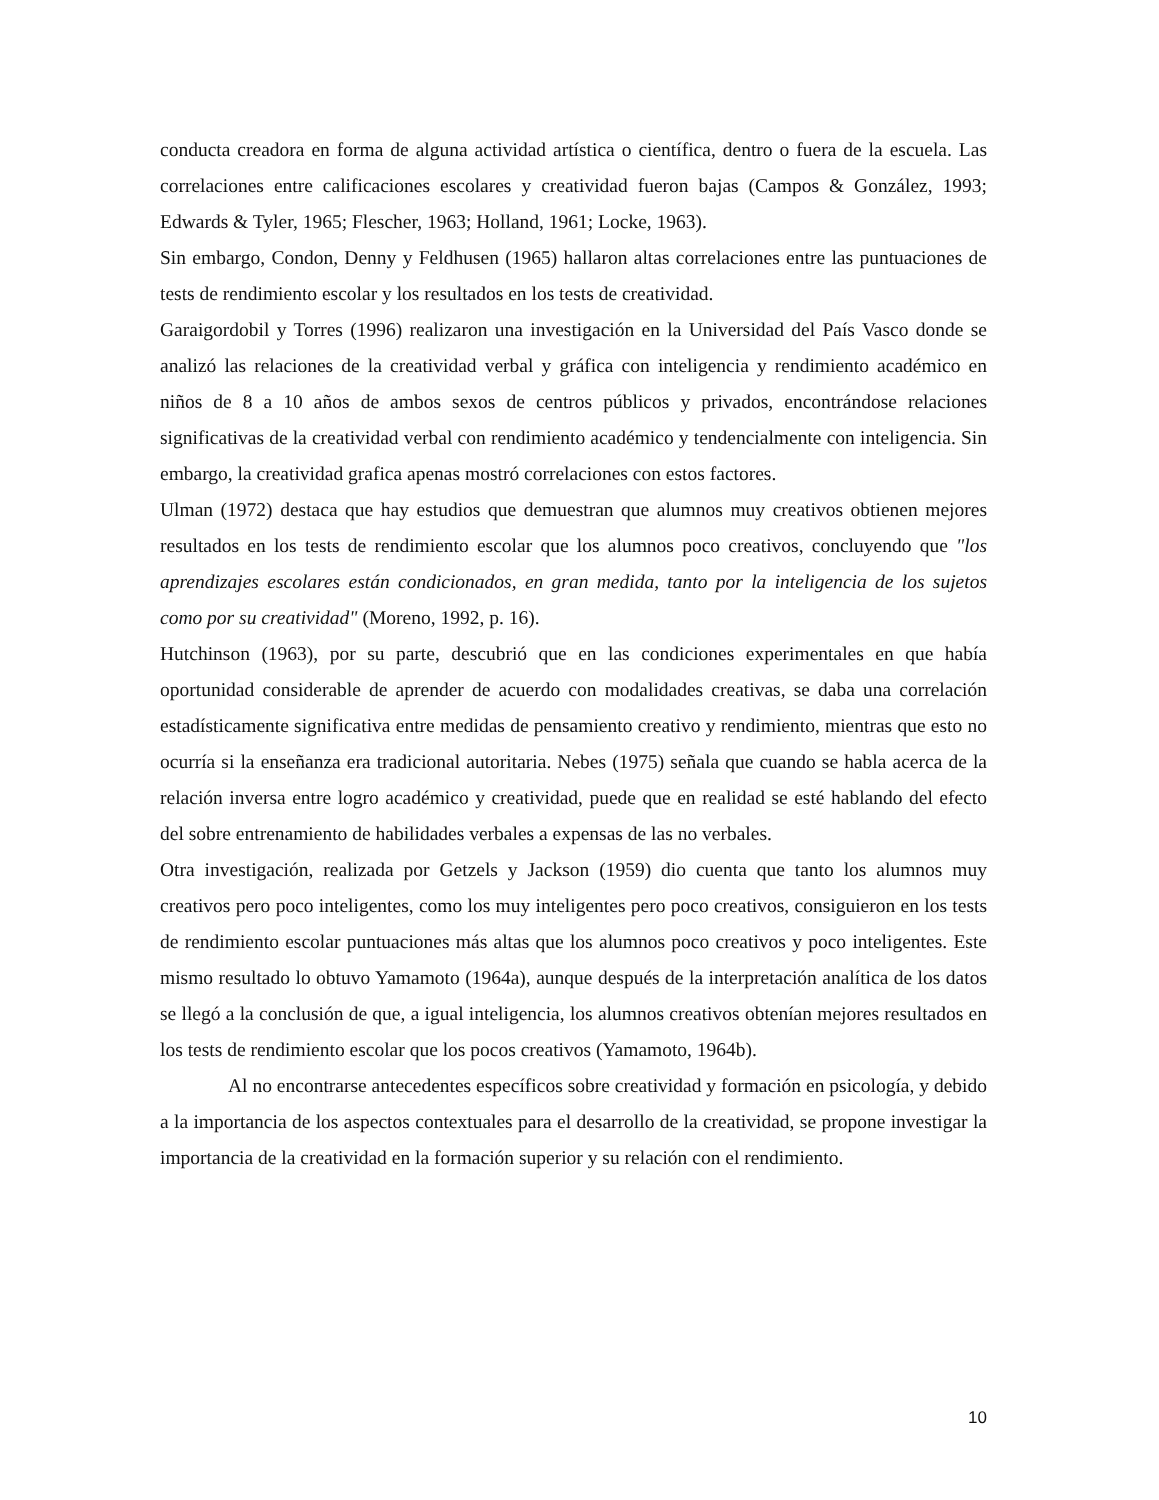conducta creadora en forma de alguna actividad artística o científica, dentro o fuera de la escuela. Las correlaciones entre calificaciones escolares y creatividad fueron bajas (Campos & González, 1993; Edwards & Tyler, 1965; Flescher, 1963; Holland, 1961; Locke, 1963).
Sin embargo, Condon, Denny y Feldhusen (1965) hallaron altas correlaciones entre las puntuaciones de tests de rendimiento escolar y los resultados en los tests de creatividad.
Garaigordobil y Torres (1996) realizaron una investigación en la Universidad del País Vasco donde se analizó las relaciones de la creatividad verbal y gráfica con inteligencia y rendimiento académico en niños de 8 a 10 años de ambos sexos de centros públicos y privados, encontrándose relaciones significativas de la creatividad verbal con rendimiento académico y tendencialmente con inteligencia. Sin embargo, la creatividad grafica apenas mostró correlaciones con estos factores.
Ulman (1972) destaca que hay estudios que demuestran que alumnos muy creativos obtienen mejores resultados en los tests de rendimiento escolar que los alumnos poco creativos, concluyendo que "los aprendizajes escolares están condicionados, en gran medida, tanto por la inteligencia de los sujetos como por su creatividad" (Moreno, 1992, p. 16).
Hutchinson (1963), por su parte, descubrió que en las condiciones experimentales en que había oportunidad considerable de aprender de acuerdo con modalidades creativas, se daba una correlación estadísticamente significativa entre medidas de pensamiento creativo y rendimiento, mientras que esto no ocurría si la enseñanza era tradicional autoritaria. Nebes (1975) señala que cuando se habla acerca de la relación inversa entre logro académico y creatividad, puede que en realidad se esté hablando del efecto del sobre entrenamiento de habilidades verbales a expensas de las no verbales.
Otra investigación, realizada por Getzels y Jackson (1959) dio cuenta que tanto los alumnos muy creativos pero poco inteligentes, como los muy inteligentes pero poco creativos, consiguieron en los tests de rendimiento escolar puntuaciones más altas que los alumnos poco creativos y poco inteligentes. Este mismo resultado lo obtuvo Yamamoto (1964a), aunque después de la interpretación analítica de los datos se llegó a la conclusión de que, a igual inteligencia, los alumnos creativos obtenían mejores resultados en los tests de rendimiento escolar que los pocos creativos (Yamamoto, 1964b).
Al no encontrarse antecedentes específicos sobre creatividad y formación en psicología, y debido a la importancia de los aspectos contextuales para el desarrollo de la creatividad, se propone investigar la importancia de la creatividad en la formación superior y su relación con el rendimiento.
10